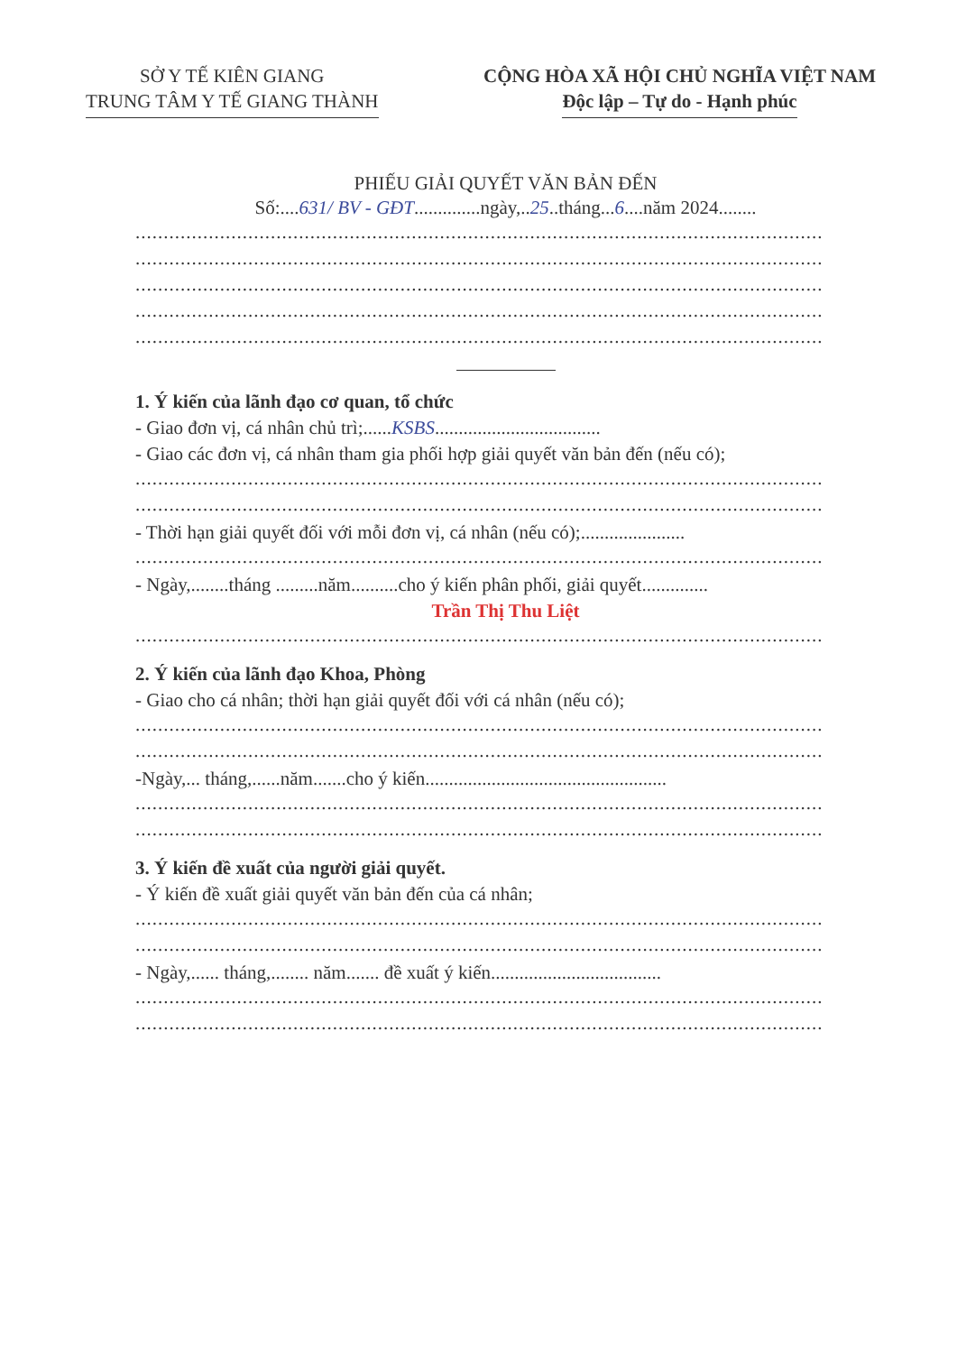SỞ Y TẾ KIÊN GIANG
TRUNG TÂM Y TẾ GIANG THÀNH
CỘNG HÒA XÃ HỘI CHỦ NGHĨA VIỆT NAM
Độc lập – Tự do - Hạnh phúc
PHIẾU GIẢI QUYẾT VĂN BẢN ĐẾN
Số:....631/ BV - GĐT..............ngày,..25..tháng...6....năm 2024........
..........................................................................................................................
..........................................................................................................................
..........................................................................................................................
..........................................................................................................................
..........................................................................................................................
1. Ý kiến của lãnh đạo cơ quan, tổ chức
- Giao đơn vị, cá nhân chủ trì;......KSBS...................................
- Giao các đơn vị, cá nhân tham gia phối hợp giải quyết văn bản đến (nếu có);
..........................................................................................................................
..........................................................................................................................
- Thời hạn giải quyết đối với mỗi đơn vị, cá nhân (nếu có);......................
..........................................................................................................................
- Ngày,........tháng .........năm..........cho ý kiến phân phối, giải quyết..............
Trần Thị Thu Liệt
..........................................................................................................................
2. Ý kiến của lãnh đạo Khoa, Phòng
- Giao cho cá nhân; thời hạn giải quyết đối với cá nhân (nếu có);
..........................................................................................................................
..........................................................................................................................
-Ngày,... tháng,......năm.......cho ý kiến...................................................
..........................................................................................................................
..........................................................................................................................
3. Ý kiến đề xuất của người giải quyết.
- Ý kiến đề xuất giải quyết văn bản đến của cá nhân;
..........................................................................................................................
..........................................................................................................................
- Ngày,...... tháng,........ năm....... đề xuất ý kiến....................................
..........................................................................................................................
..........................................................................................................................